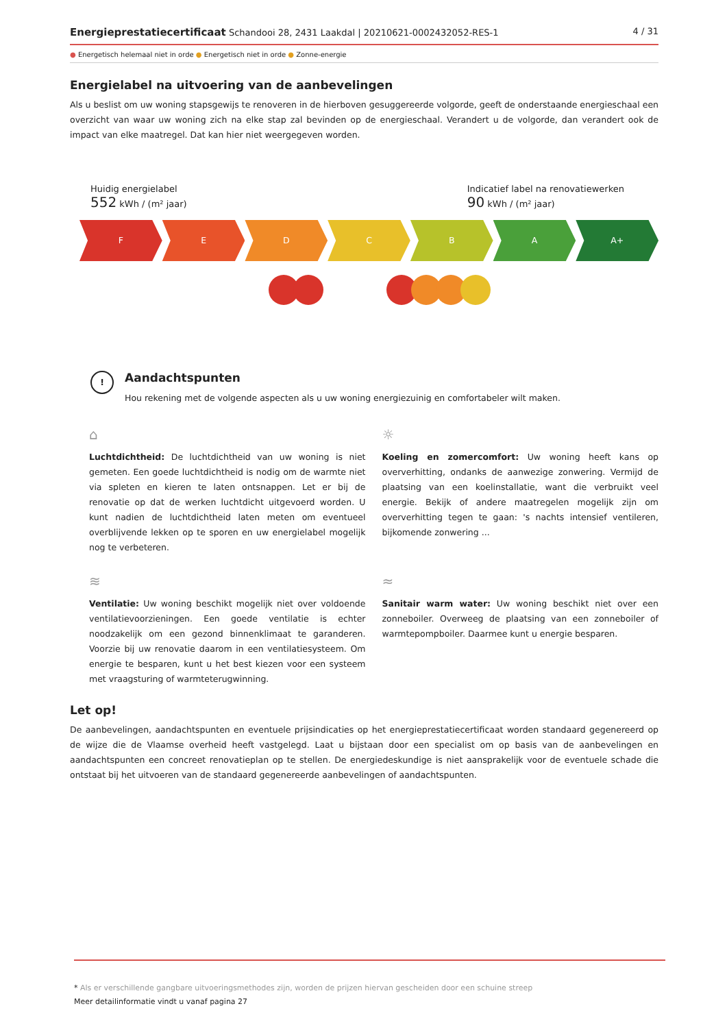Energieprestatiecertificaat Schandooi 28, 2431 Laakdal | 20210621-0002432052-RES-1 4 / 31
● Energetisch helemaal niet in orde ● Energetisch niet in orde ● Zonne-energie
Energielabel na uitvoering van de aanbevelingen
Als u beslist om uw woning stapsgewijs te renoveren in de hierboven gesuggereerde volgorde, geeft de onderstaande energieschaal een overzicht van waar uw woning zich na elke stap zal bevinden op de energieschaal. Verandert u de volgorde, dan verandert ook de impact van elke maatregel. Dat kan hier niet weergegeven worden.
Huidig energielabel
552 kWh / (m² jaar)
Indicatief label na renovatiewerken
90 kWh / (m² jaar)
F E D C B A A+
!
Aandachtspunten
Hou rekening met de volgende aspecten als u uw woning energiezuinig en comfortabeler wilt maken.
⌂
Luchtdichtheid: De luchtdichtheid van uw woning is niet gemeten. Een goede luchtdichtheid is nodig om de warmte niet via spleten en kieren te laten ontsnappen. Let er bij de renovatie op dat de werken luchtdicht uitgevoerd worden. U kunt nadien de luchtdichtheid laten meten om eventueel overblijvende lekken op te sporen en uw energielabel mogelijk nog te verbeteren.
☼
Koeling en zomercomfort: Uw woning heeft kans op oververhitting, ondanks de aanwezige zonwering. Vermijd de plaatsing van een koelinstallatie, want die verbruikt veel energie. Bekijk of andere maatregelen mogelijk zijn om oververhitting tegen te gaan: 's nachts intensief ventileren, bijkomende zonwering ...
≋
Ventilatie: Uw woning beschikt mogelijk niet over voldoende ventilatievoorzieningen. Een goede ventilatie is echter noodzakelijk om een gezond binnenklimaat te garanderen. Voorzie bij uw renovatie daarom in een ventilatiesysteem. Om energie te besparen, kunt u het best kiezen voor een systeem met vraagsturing of warmteterugwinning.
≈
Sanitair warm water: Uw woning beschikt niet over een zonneboiler. Overweeg de plaatsing van een zonneboiler of warmtepompboiler. Daarmee kunt u energie besparen.
Let op!
De aanbevelingen, aandachtspunten en eventuele prijsindicaties op het energieprestatiecertificaat worden standaard gegenereerd op de wijze die de Vlaamse overheid heeft vastgelegd. Laat u bijstaan door een specialist om op basis van de aanbevelingen en aandachtspunten een concreet renovatieplan op te stellen. De energiedeskundige is niet aansprakelijk voor de eventuele schade die ontstaat bij het uitvoeren van de standaard gegenereerde aanbevelingen of aandachtspunten.
* Als er verschillende gangbare uitvoeringsmethodes zijn, worden de prijzen hiervan gescheiden door een schuine streep
Meer detailinformatie vindt u vanaf pagina 27